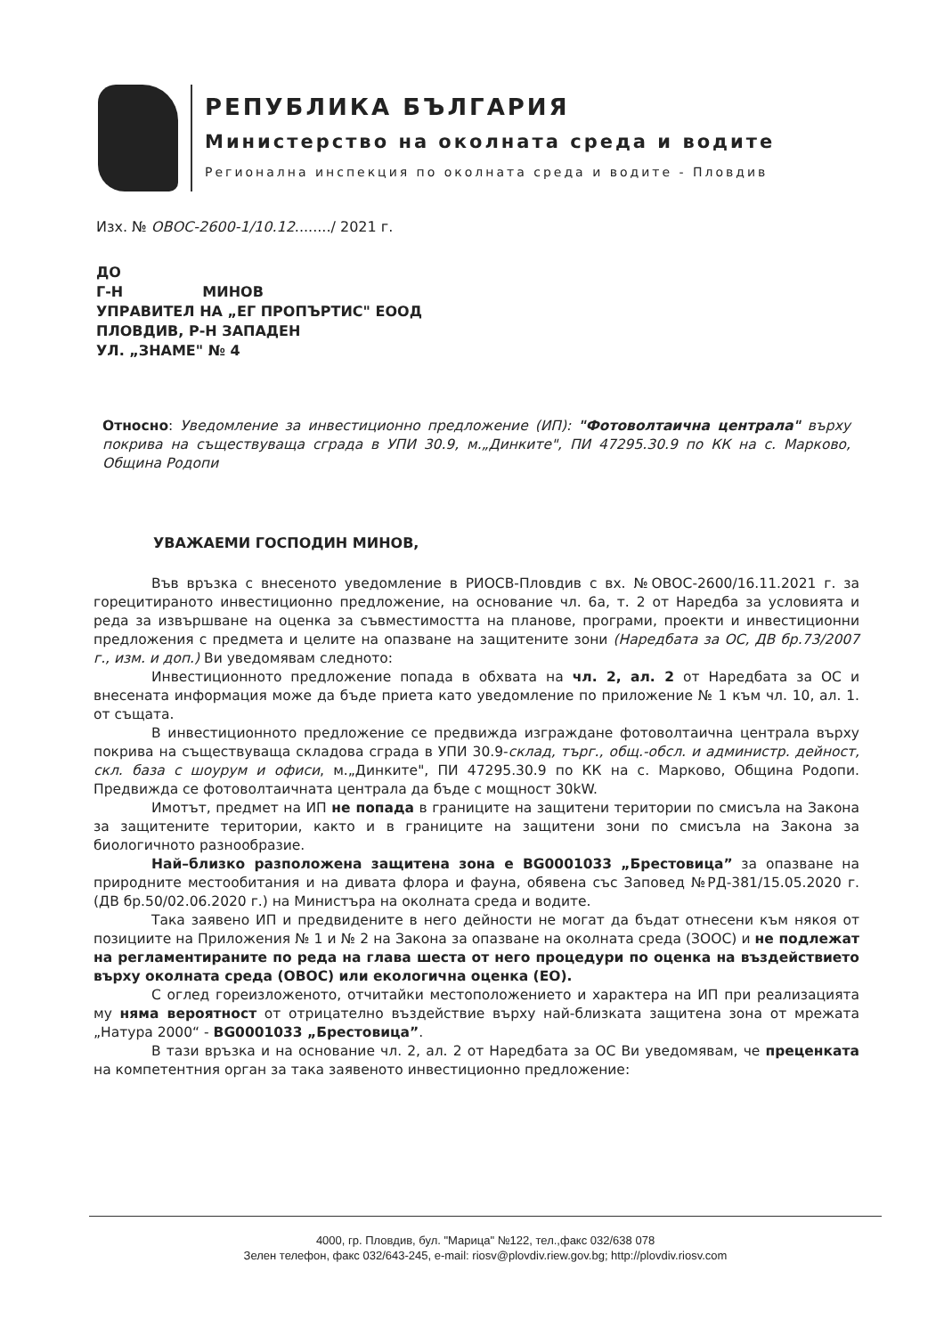РЕПУБЛИКА БЪЛГАРИЯ
Министерство на околната среда и водите
Регионална инспекция по околната среда и водите - Пловдив
Изх. № ОВОС-2600-1/10.12......../ 2021 г.
ДО
Г-Н МИНОВ
УПРАВИТЕЛ НА „ЕГ ПРОПЪРТИС" ЕООД
ПЛОВДИВ, Р-Н ЗАПАДЕН
УЛ. „ЗНАМЕ" № 4
Относно: Уведомление за инвестиционно предложение (ИП): "Фотоволтаична централа" върху покрива на съществуваща сграда в УПИ 30.9, м.„Динките", ПИ 47295.30.9 по КК на с. Марково, Община Родопи
УВАЖАЕМИ ГОСПОДИН МИНОВ,
Във връзка с внесеното уведомление в РИОСВ-Пловдив с вх. №ОВОС-2600/16.11.2021 г. за горецитираното инвестиционно предложение, на основание чл. 6а, т. 2 от Наредба за условията и реда за извършване на оценка за съвместимостта на планове, програми, проекти и инвестиционни предложения с предмета и целите на опазване на защитените зони (Наредбата за ОС, ДВ бр.73/2007 г., изм. и доп.) Ви уведомявам следното:
Инвестиционното предложение попада в обхвата на чл. 2, ал. 2 от Наредбата за ОС и внесената информация може да бъде приета като уведомление по приложение № 1 към чл. 10, ал. 1. от същата.
В инвестиционното предложение се предвижда изграждане фотоволтаична централа върху покрива на съществуваща складова сграда в УПИ 30.9-склад, търг., общ.-обсл. и администр. дейност, скл. база с шоурум и офиси, м.„Динките", ПИ 47295.30.9 по КК на с. Марково, Община Родопи. Предвижда се фотоволтаичната централа да бъде с мощност 30kW.
Имотът, предмет на ИП не попада в границите на защитени територии по смисъла на Закона за защитените територии, както и в границите на защитени зони по смисъла на Закона за биологичното разнообразие.
Най–близко разположена защитена зона е BG0001033 „Брестовица” за опазване на природните местообитания и на дивата флора и фауна, обявена със Заповед №РД-381/15.05.2020 г. (ДВ бр.50/02.06.2020 г.) на Министъра на околната среда и водите.
Така заявено ИП и предвидените в него дейности не могат да бъдат отнесени към някоя от позициите на Приложения № 1 и № 2 на Закона за опазване на околната среда (ЗООС) и не подлежат на регламентираните по реда на глава шеста от него процедури по оценка на въздействието върху околната среда (ОВОС) или екологична оценка (ЕО).
С оглед гореизложеното, отчитайки местоположението и характера на ИП при реализацията му няма вероятност от отрицателно въздействие върху най-близката защитена зона от мрежата „Натура 2000“ - BG0001033 „Брестовица”.
В тази връзка и на основание чл. 2, ал. 2 от Наредбата за ОС Ви уведомявам, че преценката на компетентния орган за така заявеното инвестиционно предложение:
4000, гр. Пловдив, бул. "Марица" №122, тел.,факс 032/638 078
Зелен телефон, факс 032/643-245, e-mail: riosv@plovdiv.riew.gov.bg; http://plovdiv.riosv.com